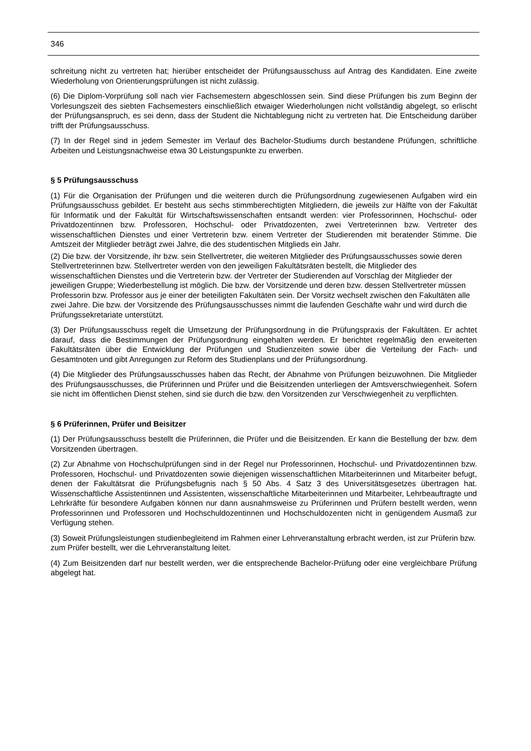346
schreitung nicht zu vertreten hat; hierüber entscheidet der Prüfungsausschuss auf Antrag des Kandidaten. Eine zweite Wiederholung von Orientierungsprüfungen ist nicht zulässig.
(6) Die Diplom-Vorprüfung soll nach vier Fachsemestern abgeschlossen sein. Sind diese Prüfungen bis zum Beginn der Vorlesungszeit des siebten Fachsemesters einschließlich etwaiger Wiederholungen nicht vollständig abgelegt, so erlischt der Prüfungsanspruch, es sei denn, dass der Student die Nichtablegung nicht zu vertreten hat. Die Entscheidung darüber trifft der Prüfungsausschuss.
(7) In der Regel sind in jedem Semester im Verlauf des Bachelor-Studiums durch bestandene Prüfungen, schriftliche Arbeiten und Leistungsnachweise etwa 30 Leistungspunkte zu erwerben.
§ 5 Prüfungsausschuss
(1) Für die Organisation der Prüfungen und die weiteren durch die Prüfungsordnung zugewiesenen Aufgaben wird ein Prüfungsausschuss gebildet. Er besteht aus sechs stimmberechtigten Mitgliedern, die jeweils zur Hälfte von der Fakultät für Informatik und der Fakultät für Wirtschaftswissenschaften entsandt werden: vier Professorinnen, Hochschul- oder Privatdozentinnen bzw. Professoren, Hochschul- oder Privatdozenten, zwei Vertreterinnen bzw. Vertreter des wissenschaftlichen Dienstes und einer Vertreterin bzw. einem Vertreter der Studierenden mit beratender Stimme. Die Amtszeit der Mitglieder beträgt zwei Jahre, die des studentischen Mitglieds ein Jahr.
(2) Die bzw. der Vorsitzende, ihr bzw. sein Stellvertreter, die weiteren Mitglieder des Prüfungsausschusses sowie deren Stellvertreterinnen bzw. Stellvertreter werden von den jeweiligen Fakultätsräten bestellt, die Mitglieder des wissenschaftlichen Dienstes und die Vertreterin bzw. der Vertreter der Studierenden auf Vorschlag der Mitglieder der jeweiligen Gruppe; Wiederbestellung ist möglich. Die bzw. der Vorsitzende und deren bzw. dessen Stellvertreter müssen Professorin bzw. Professor aus je einer der beteiligten Fakultäten sein. Der Vorsitz wechselt zwischen den Fakultäten alle zwei Jahre. Die bzw. der Vorsitzende des Prüfungsausschusses nimmt die laufenden Geschäfte wahr und wird durch die Prüfungssekretariate unterstützt.
(3) Der Prüfungsausschuss regelt die Umsetzung der Prüfungsordnung in die Prüfungspraxis der Fakultäten. Er achtet darauf, dass die Bestimmungen der Prüfungsordnung eingehalten werden. Er berichtet regelmäßig den erweiterten Fakultätsräten über die Entwicklung der Prüfungen und Studienzeiten sowie über die Verteilung der Fach- und Gesamtnoten und gibt Anregungen zur Reform des Studienplans und der Prüfungsordnung.
(4) Die Mitglieder des Prüfungsausschusses haben das Recht, der Abnahme von Prüfungen beizuwohnen. Die Mitglieder des Prüfungsausschusses, die Prüferinnen und Prüfer und die Beisitzenden unterliegen der Amtsverschwiegenheit. Sofern sie nicht im öffentlichen Dienst stehen, sind sie durch die bzw. den Vorsitzenden zur Verschwiegenheit zu verpflichten.
§ 6 Prüferinnen, Prüfer und Beisitzer
(1) Der Prüfungsausschuss bestellt die Prüferinnen, die Prüfer und die Beisitzenden. Er kann die Bestellung der bzw. dem Vorsitzenden übertragen.
(2) Zur Abnahme von Hochschulprüfungen sind in der Regel nur Professorinnen, Hochschul- und Privatdozentinnen bzw. Professoren, Hochschul- und Privatdozenten sowie diejenigen wissenschaftlichen Mitarbeiterinnen und Mitarbeiter befugt, denen der Fakultätsrat die Prüfungsbefugnis nach § 50 Abs. 4 Satz 3 des Universitätsgesetzes übertragen hat. Wissenschaftliche Assistentinnen und Assistenten, wissenschaftliche Mitarbeiterinnen und Mitarbeiter, Lehrbeauftragte und Lehrkräfte für besondere Aufgaben können nur dann ausnahmsweise zu Prüferinnen und Prüfern bestellt werden, wenn Professorinnen und Professoren und Hochschuldozentinnen und Hochschuldozenten nicht in genügendem Ausmaß zur Verfügung stehen.
(3) Soweit Prüfungsleistungen studienbegleitend im Rahmen einer Lehrveranstaltung erbracht werden, ist zur Prüferin bzw. zum Prüfer bestellt, wer die Lehrveranstaltung leitet.
(4) Zum Beisitzenden darf nur bestellt werden, wer die entsprechende Bachelor-Prüfung oder eine vergleichbare Prüfung abgelegt hat.